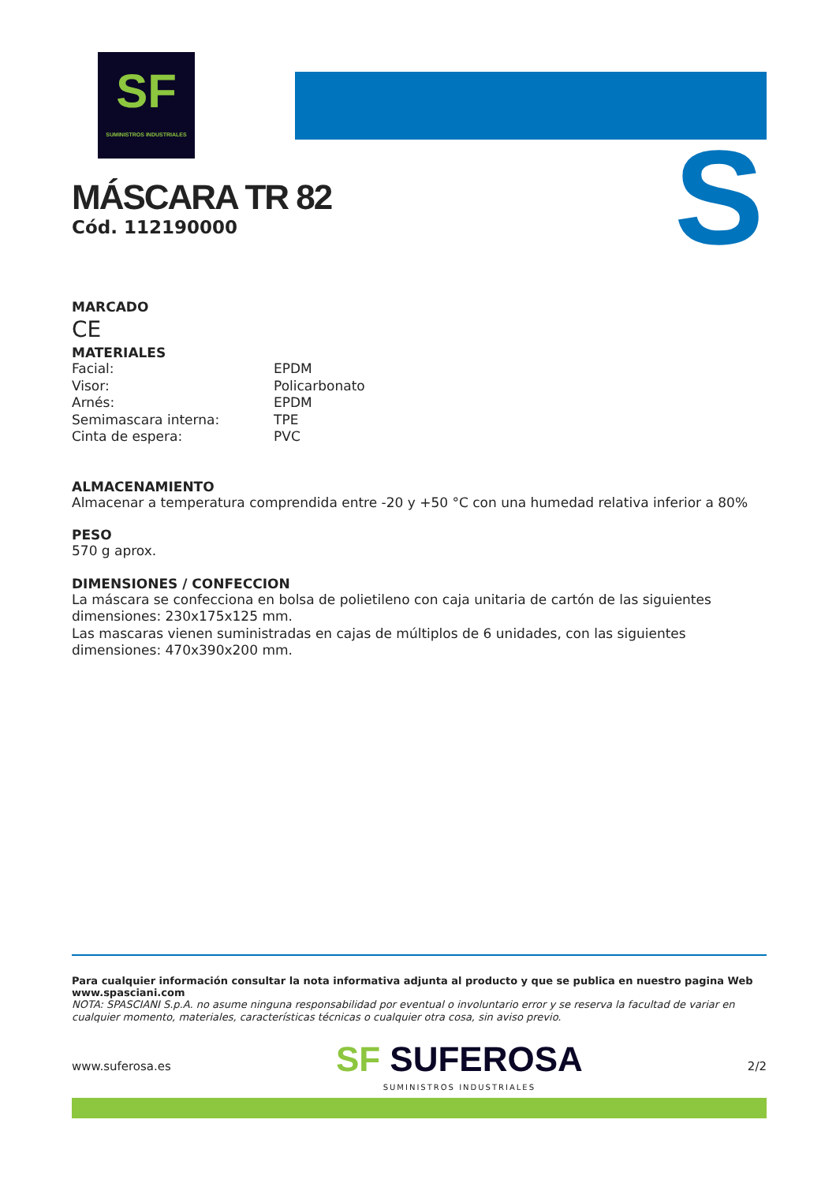SF
SUMINISTROS INDUSTRIALES
S
MÁSCARA TR 82
Cód. 112190000
MARCADO
CE
MATERIALES
| Facial: | EPDM |
| Visor: | Policarbonato |
| Arnés: | EPDM |
| Semimascara interna: | TPE |
| Cinta de espera: | PVC |
ALMACENAMIENTO
Almacenar a temperatura comprendida entre -20 y +50 °C con una humedad relativa inferior a 80%
PESO
570 g aprox.
DIMENSIONES / CONFECCION
La máscara se confecciona en bolsa de polietileno con caja unitaria de cartón de las siguientes dimensiones: 230x175x125 mm.
Las mascaras vienen suministradas en cajas de múltiplos de 6 unidades, con las siguientes dimensiones: 470x390x200 mm.
Para cualquier información consultar la nota informativa adjunta al producto y que se publica en nuestro pagina Web www.spasciani.com
NOTA: SPASCIANI S.p.A. no asume ninguna responsabilidad por eventual o involuntario error y se reserva la facultad de variar en cualquier momento, materiales, características técnicas o cualquier otra cosa, sin aviso previo.
www.suferosa.es SF SUFEROSA
SUMINISTROS INDUSTRIALES 2/2